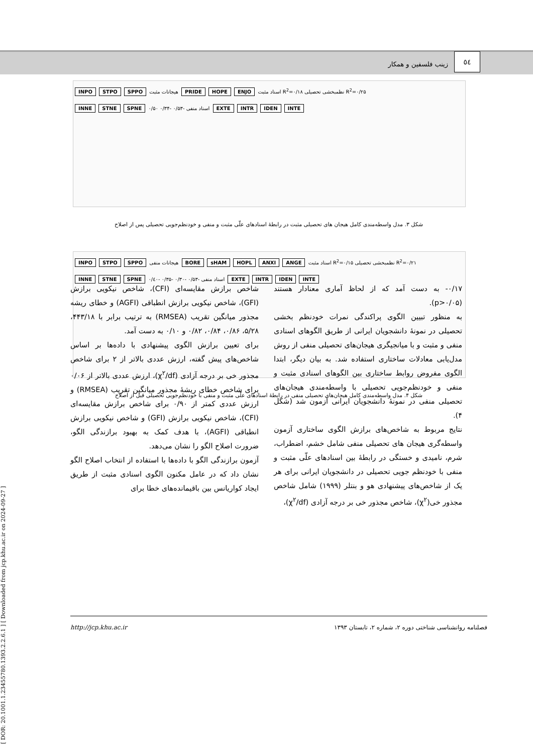٥٤
زینب فلسفین و همکار
INPO STPO SPPO اسناد مثبت ENJO HOPE PRIDE هیجانات مثبت R<sup>2</sup>=۰/۱۸ نظمبخشی تحصیلی R<sup>2</sup>=۰/۲۵
INNE STNE SPNE اسناد منفی -۰/۵۳ -۰/۳۴ ۰/۵۰ EXTE INTR IDEN INTE
شکل ۳. مدل واسطه‌مندی کامل هیجان های تحصیلی مثبت در رابطۀ اسنادهای علّی مثبت و منفی و خودنظم‌جویی تحصیلی پس از اصلاح
INPO STPO SPPO اسناد مثبت ANGE ANXI HOPL sHAM BORE هیجانات منفی R<sup>2</sup>=۰/۱۵ نظمبخشی تحصیلی R<sup>2</sup>=۰/۲۱
INNE STNE SPNE اسناد منفی -۰/۵۳ -۰/۳۰ -۰/۳۵ -۰/٤۰ EXTE INTR IDEN INTE
شکل ۴. مدل واسطه‌مندی کامل هیجان‌های تحصیلی منفی در رابطۀ اسنادهای علّی مثبت و منفی با خودنظم‌جویی تحصیلی قبل از اصلاح
۰/۱۷- به دست آمد که از لحاظ آماری معنادار هستند (p>۰/۰۵).
به منظور تبیین الگوی پراکندگی نمرات خودنظم بخشی تحصیلی در نمونۀ دانشجویان ایرانی از طریق الگوهای اسنادی منفی و مثبت و با میانجیگری هیجان‌های تحصیلی منفی از روش مدل‌یابی معادلات ساختاری استفاده شد. به بیان دیگر، ابتدا الگوی مفروض روابط ساختاری بین الگوهای اسنادی مثبت و منفی و خودنظم‌جویی تحصیلی با واسطه‌مندی هیجان‌های تحصیلی منفی در نمونۀ دانشجویان ایرانی آزمون شد (شکل ۴).
نتایج مربوط به شاخص‌های برازش الگوی ساختاری آزمون واسطه‌گری هیجان های تحصیلی منفی شامل خشم، اضطراب، شرم، نامیدی و خستگی در رابطۀ بین اسنادهای علّی مثبت و منفی با خودنظم جویی تحصیلی در دانشجویان ایرانی برای هر یک از شاخص‌های پیشنهادی هو و بنتلر (۱۹۹۹) شامل شاخص مجذور خی(χ<sup>۲</sup>)، شاخص مجذور خی بر درجه آزادی (χ<sup>۲</sup>/df)،
شاخص برازش مقایسه‌ای (CFI)، شاخص نیکویی برازش (GFI)، شاخص نیکویی برازش انطباقی (AGFI) و خطای ریشه مجذور میانگین تقریب (RMSEA) به ترتیب برابر با ۴۴۳/۱۸، ۵/۲۸، ۰/۸۶، ۰/۸۴، ۰/۸۲ و ۰/۱۰ به دست آمد.
برای تعیین برازش الگوی پیشنهادی با داده‌ها بر اساس شاخص‌های پیش گفته، ارزش عددی بالاتر از ۲ برای شاخص مجذور خی بر درجه آزادی (χ<sup>۲</sup>/df)، ارزش عددی بالاتر از ۰/۰۶ برای شاخص خطای ریشۀ مجذور میانگین تقریب (RMSEA) و ارزش عددی کمتر از ۰/۹۰ برای شاخص برازش مقایسه‌ای (CFI)، شاخص نیکویی برازش (GFI) و شاخص نیکویی برازش انطباقی (AGFI)، با هدف کمک به بهبود برازندگی الگو، ضرورت اصلاح الگو را نشان می‌دهد.
آزمون برازندگی الگو با داده‌ها با استفاده از انتخاب اصلاح الگو نشان داد که در عامل مکنون الگوی اسنادی مثبت از طریق ایجاد کواریانس بین باقیمانده‌های خطا برای
[ DOR: 20.1001.1.23455780.1393.2.2.6.1 ] [ Downloaded from jcp.khu.ac.ir on 2024-09-27 ]
فصلنامه روانشناسی شناختی دوره ۲، شماره ۲، تابستان ۱۳۹۳ http://jcp.khu.ac.ir